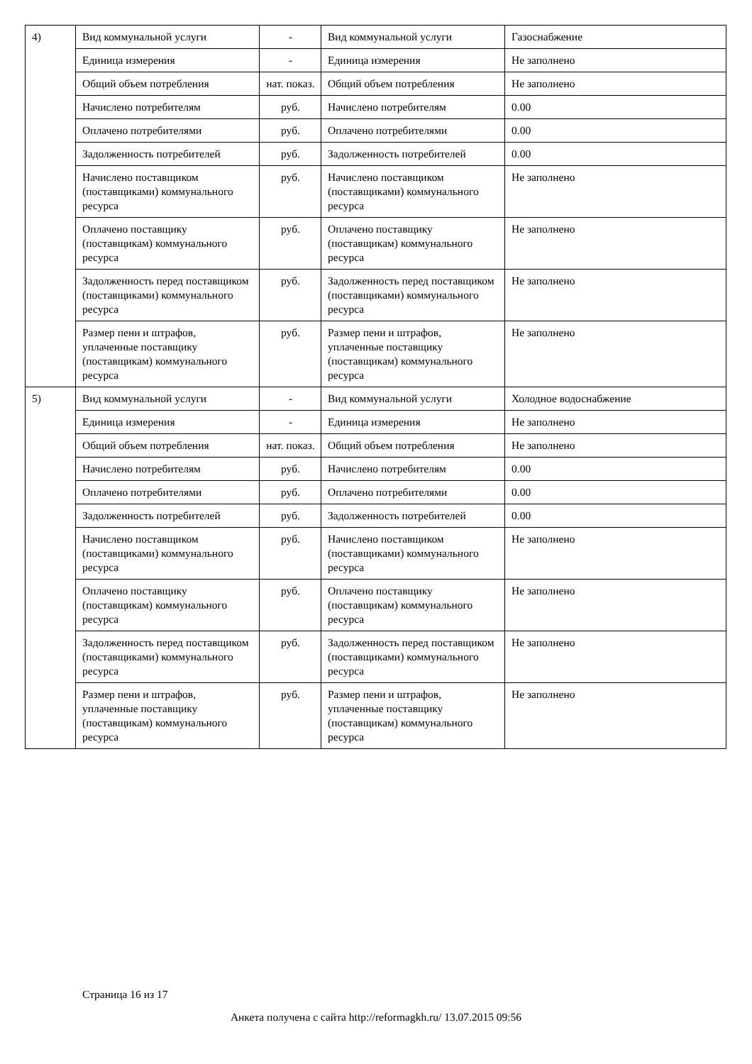| 4) | Вид коммунальной услуги | - | Вид коммунальной услуги | Газоснабжение |
| | Единица измерения | - | Единица измерения | Не заполнено |
| | Общий объем потребления | нат. показ. | Общий объем потребления | Не заполнено |
| | Начислено потребителям | руб. | Начислено потребителям | 0.00 |
| | Оплачено потребителями | руб. | Оплачено потребителями | 0.00 |
| | Задолженность потребителей | руб. | Задолженность потребителей | 0.00 |
| | Начислено поставщиком (поставщиками) коммунального ресурса | руб. | Начислено поставщиком (поставщиками) коммунального ресурса | Не заполнено |
| | Оплачено поставщику (поставщикам) коммунального ресурса | руб. | Оплачено поставщику (поставщикам) коммунального ресурса | Не заполнено |
| | Задолженность перед поставщиком (поставщиками) коммунального ресурса | руб. | Задолженность перед поставщиком (поставщиками) коммунального ресурса | Не заполнено |
| | Размер пени и штрафов, уплаченные поставщику (поставщикам) коммунального ресурса | руб. | Размер пени и штрафов, уплаченные поставщику (поставщикам) коммунального ресурса | Не заполнено |
| 5) | Вид коммунальной услуги | - | Вид коммунальной услуги | Холодное водоснабжение |
| | Единица измерения | - | Единица измерения | Не заполнено |
| | Общий объем потребления | нат. показ. | Общий объем потребления | Не заполнено |
| | Начислено потребителям | руб. | Начислено потребителям | 0.00 |
| | Оплачено потребителями | руб. | Оплачено потребителями | 0.00 |
| | Задолженность потребителей | руб. | Задолженность потребителей | 0.00 |
| | Начислено поставщиком (поставщиками) коммунального ресурса | руб. | Начислено поставщиком (поставщиками) коммунального ресурса | Не заполнено |
| | Оплачено поставщику (поставщикам) коммунального ресурса | руб. | Оплачено поставщику (поставщикам) коммунального ресурса | Не заполнено |
| | Задолженность перед поставщиком (поставщиками) коммунального ресурса | руб. | Задолженность перед поставщиком (поставщиками) коммунального ресурса | Не заполнено |
| | Размер пени и штрафов, уплаченные поставщику (поставщикам) коммунального ресурса | руб. | Размер пени и штрафов, уплаченные поставщику (поставщикам) коммунального ресурса | Не заполнено |
Страница 16 из 17
Анкета получена с сайта http://reformagkh.ru/ 13.07.2015 09:56